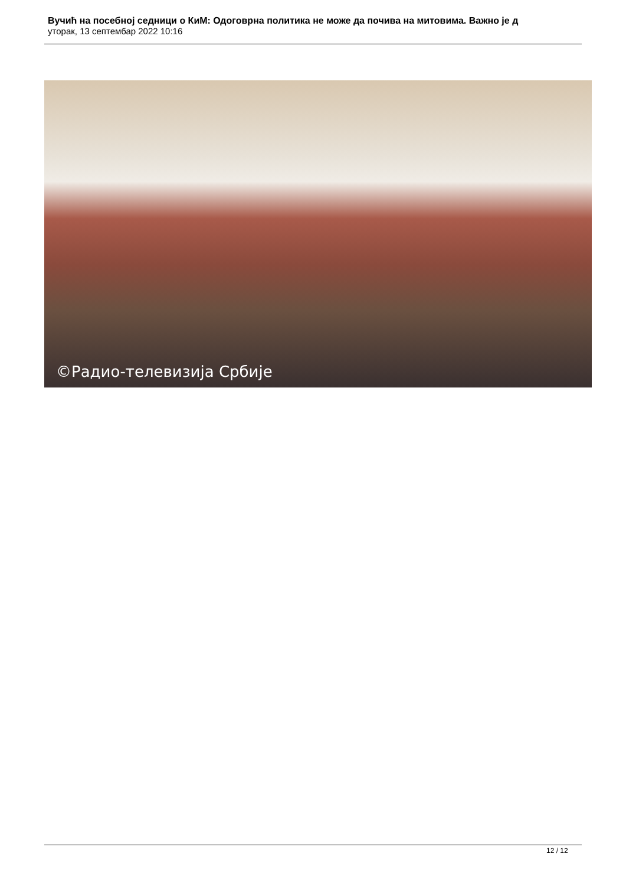Вучић на посебној седници о КиМ: Одоговрна политика не може да почива на митовима. Важно је д
уторак, 13 септембар 2022 10:16
©Радио-телевизија Србије
12 / 12